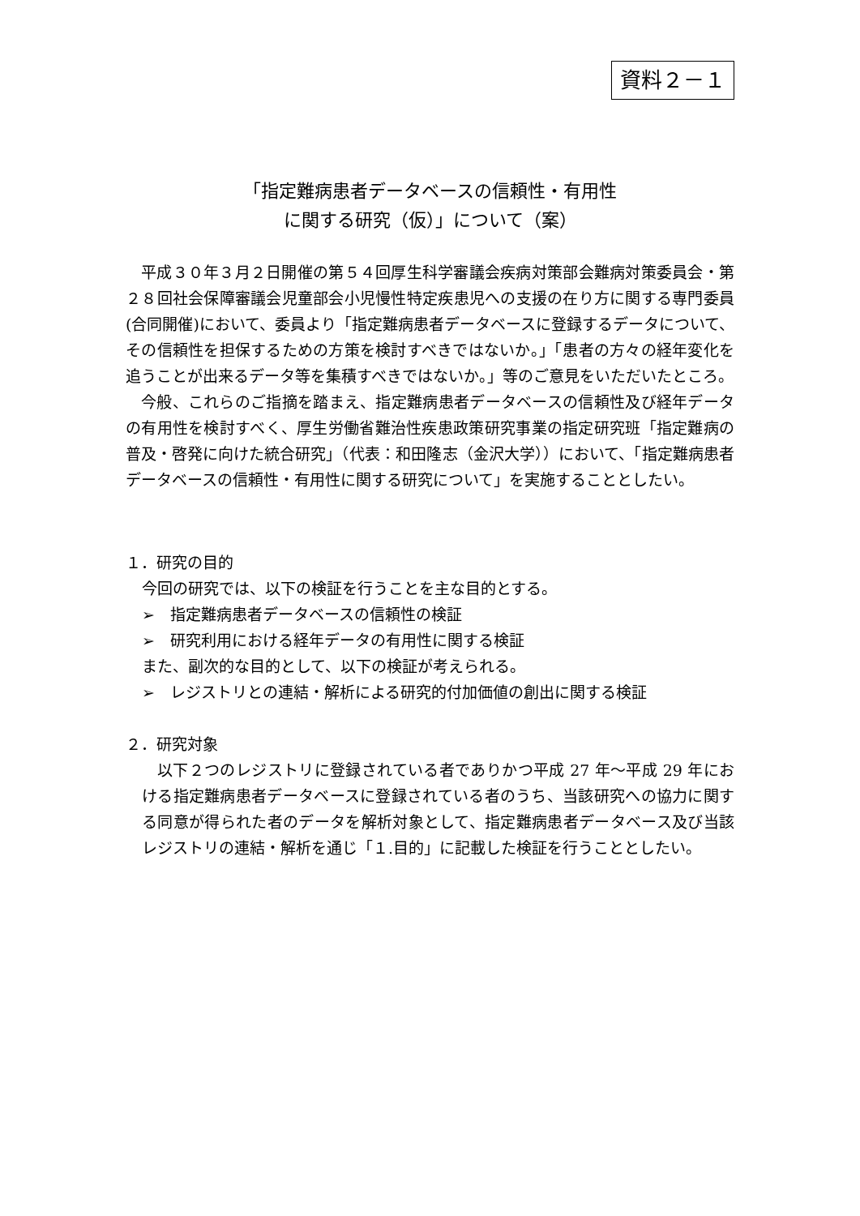資料２－１
「指定難病患者データベースの信頼性・有用性
に関する研究（仮）」について（案）
平成３０年３月２日開催の第５４回厚生科学審議会疾病対策部会難病対策委員会・第２８回社会保障審議会児童部会小児慢性特定疾患児への支援の在り方に関する専門委員(合同開催)において、委員より「指定難病患者データベースに登録するデータについて、その信頼性を担保するための方策を検討すべきではないか。」「患者の方々の経年変化を追うことが出来るデータ等を集積すべきではないか。」等のご意見をいただいたところ。
今般、これらのご指摘を踏まえ、指定難病患者データベースの信頼性及び経年データの有用性を検討すべく、厚生労働省難治性疾患政策研究事業の指定研究班「指定難病の普及・啓発に向けた統合研究」（代表：和田隆志（金沢大学））において、「指定難病患者データベースの信頼性・有用性に関する研究について」を実施することとしたい。
１．研究の目的
今回の研究では、以下の検証を行うことを主な目的とする。
➢　指定難病患者データベースの信頼性の検証
➢　研究利用における経年データの有用性に関する検証
また、副次的な目的として、以下の検証が考えられる。
➢　レジストリとの連結・解析による研究的付加価値の創出に関する検証
２．研究対象
以下２つのレジストリに登録されている者でありかつ平成 27 年～平成 29 年における指定難病患者データベースに登録されている者のうち、当該研究への協力に関する同意が得られた者のデータを解析対象として、指定難病患者データベース及び当該レジストリの連結・解析を通じ「１.目的」に記載した検証を行うこととしたい。